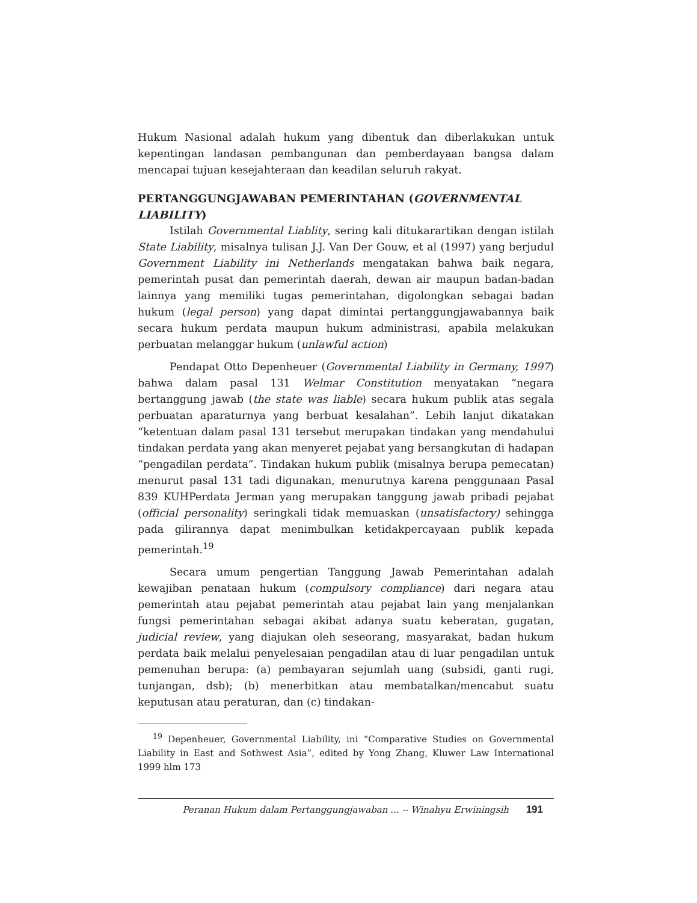Hukum Nasional adalah hukum yang dibentuk dan diberlakukan untuk kepentingan landasan pembangunan dan pemberdayaan bangsa dalam mencapai tujuan kesejahteraan dan keadilan seluruh rakyat.
PERTANGGUNGJAWABAN PEMERINTAHAN (GOVERNMENTAL LIABILITY)
Istilah Governmental Liablity, sering kali ditukarartikan dengan istilah State Liability, misalnya tulisan J.J. Van Der Gouw, et al (1997) yang berjudul Government Liability ini Netherlands mengatakan bahwa baik negara, pemerintah pusat dan pemerintah daerah, dewan air maupun badan-badan lainnya yang memiliki tugas pemerintahan, digolongkan sebagai badan hukum (legal person) yang dapat dimintai pertanggungjawabannya baik secara hukum perdata maupun hukum administrasi, apabila melakukan perbuatan melanggar hukum (unlawful action)
Pendapat Otto Depenheuer (Governmental Liability in Germany, 1997) bahwa dalam pasal 131 Welmar Constitution menyatakan “negara bertanggung jawab (the state was liable) secara hukum publik atas segala perbuatan aparaturnya yang berbuat kesalahan”. Lebih lanjut dikatakan “ketentuan dalam pasal 131 tersebut merupakan tindakan yang mendahului tindakan perdata yang akan menyeret pejabat yang bersangkutan di hadapan “pengadilan perdata”. Tindakan hukum publik (misalnya berupa pemecatan) menurut pasal 131 tadi digunakan, menurutnya karena penggunaan Pasal 839 KUHPerdata Jerman yang merupakan tanggung jawab pribadi pejabat (official personality) seringkali tidak memuaskan (unsatisfactory) sehingga pada gilirannya dapat menimbulkan ketidakpercayaan publik kepada pemerintah.<sup>19</sup>
Secara umum pengertian Tanggung Jawab Pemerintahan adalah kewajiban penataan hukum (compulsory compliance) dari negara atau pemerintah atau pejabat pemerintah atau pejabat lain yang menjalankan fungsi pemerintahan sebagai akibat adanya suatu keberatan, gugatan, judicial review, yang diajukan oleh seseorang, masyarakat, badan hukum perdata baik melalui penyelesaian pengadilan atau di luar pengadilan untuk pemenuhan berupa: (a) pembayaran sejumlah uang (subsidi, ganti rugi, tunjangan, dsb); (b) menerbitkan atau membatalkan/mencabut suatu keputusan atau peraturan, dan (c) tindakan-
<sup>19</sup> Depenheuer, Governmental Liability, ini “Comparative Studies on Governmental Liability in East and Sothwest Asia”, edited by Yong Zhang, Kluwer Law International 1999 hlm 173
Peranan Hukum dalam Pertanggungjawaban ... -- Winahyu Erwiningsih 191